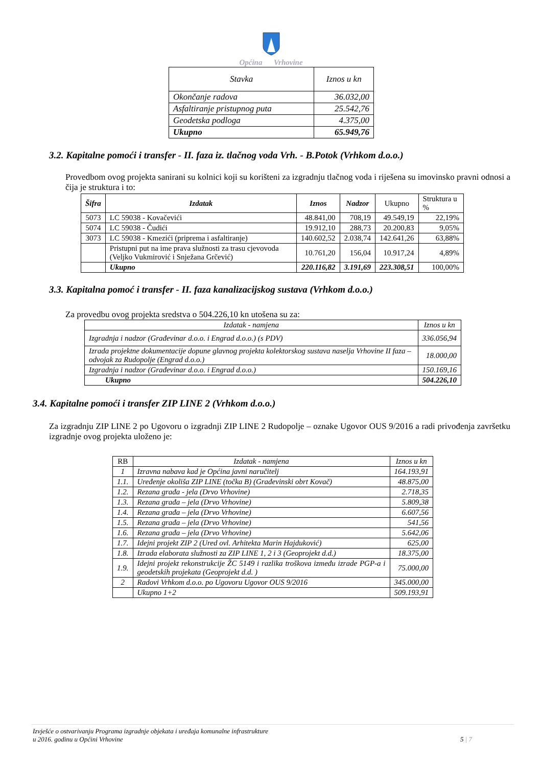Općina Vrhovine
| Stavka | Iznos u kn |
| Okončanje radova | 36.032,00 |
| Asfaltiranje pristupnog puta | 25.542,76 |
| Geodetska podloga | 4.375,00 |
| Ukupno | 65.949,76 |
3.2. Kapitalne pomoći i transfer - II. faza iz. tlačnog voda Vrh. - B.Potok (Vrhkom d.o.o.)
Provedbom ovog projekta sanirani su kolnici koji su korišteni za izgradnju tlačnog voda i riješena su imovinsko pravni odnosi a čija je struktura i to:
| Šifra | Izdatak | Iznos | Nadzor | Ukupno | Struktura u % |
| --- | --- | --- | --- | --- | --- |
| 5073 | LC 59038 - Kovačevići | 48.841,00 | 708,19 | 49.549,19 | 22,19% |
| 5074 | LC 59038 - Čudići | 19.912,10 | 288,73 | 20.200,83 | 9,05% |
| 3073 | LC 59038 - Kmezići (priprema i asfaltiranje) | 140.602,52 | 2.038,74 | 142.641,26 | 63,88% |
| | Pristupni put na ime prava služnosti za trasu cjevovoda (Veljko Vukmirović i Snježana Grčević) | 10.761,20 | 156,04 | 10.917,24 | 4,89% |
| | Ukupno | 220.116,82 | 3.191,69 | 223.308,51 | 100,00% |
3.3. Kapitalna pomoć i transfer - II. faza kanalizacijskog sustava (Vrhkom d.o.o.)
Za provedbu ovog projekta sredstva o 504.226,10 kn utošena su za:
| Izdatak - namjena | Iznos u kn |
| Izgradnja i nadzor (Građevinar d.o.o. i Engrad d.o.o.) (s PDV) | 336.056,94 |
| Izrada projektne dokumentacije dopune glavnog projekta kolektorskog sustava naselja Vrhovine II faza – odvojak za Rudopolje (Engrad d.o.o.) | 18.000,00 |
| Izgradnja i nadzor (Građevinar d.o.o. i Engrad d.o.o.) | 150.169,16 |
| Ukupno | 504.226,10 |
3.4. Kapitalne pomoći i transfer ZIP LINE 2 (Vrhkom d.o.o.)
Za izgradnju ZIP LINE 2 po Ugovoru o izgradnji ZIP LINE 2 Rudopolje – oznake Ugovor OUS 9/2016 a radi privođenja završetku izgradnje ovog projekta uloženo je:
| RB | Izdatak - namjena | Iznos u kn |
| 1 | Izravna nabava kad je Općina javni naručitelj | 164.193,91 |
| 1.1. | Uređenje okoliša ZIP LINE (točka B) (Građevinski obrt Kovač) | 48.875,00 |
| 1.2. | Rezana građa - jela (Drvo Vrhovine) | 2.718,35 |
| 1.3. | Rezana građa – jela (Drvo Vrhovine) | 5.809,38 |
| 1.4. | Rezana građa – jela (Drvo Vrhovine) | 6.607,56 |
| 1.5. | Rezana građa – jela (Drvo Vrhovine) | 541,56 |
| 1.6. | Rezana građa – jela (Drvo Vrhovine) | 5.642,06 |
| 1.7. | Idejni projekt ZIP 2 (Ured ovl. Arhitekta Marin Hajduković) | 625,00 |
| 1.8. | Izrada elaborata služnosti za ZIP LINE 1, 2 i 3 (Geoprojekt d.d.) | 18.375,00 |
| 1.9. | Idejni projekt rekonstrukcije ŽC 5149 i razlika troškova između izrade PGP-a i geodetskih projekata (Geoprojekt d.d. ) | 75.000,00 |
| 2 | Radovi Vrhkom d.o.o. po Ugovoru Ugovor OUS 9/2016 | 345.000,00 |
| | Ukupno 1+2 | 509.193,91 |
Izvješće o ostvarivanju Programa izgradnje objekata i uređaja komunalne infrastrukture
u 2016. godinu u Općini Vrhovine
5 | 7